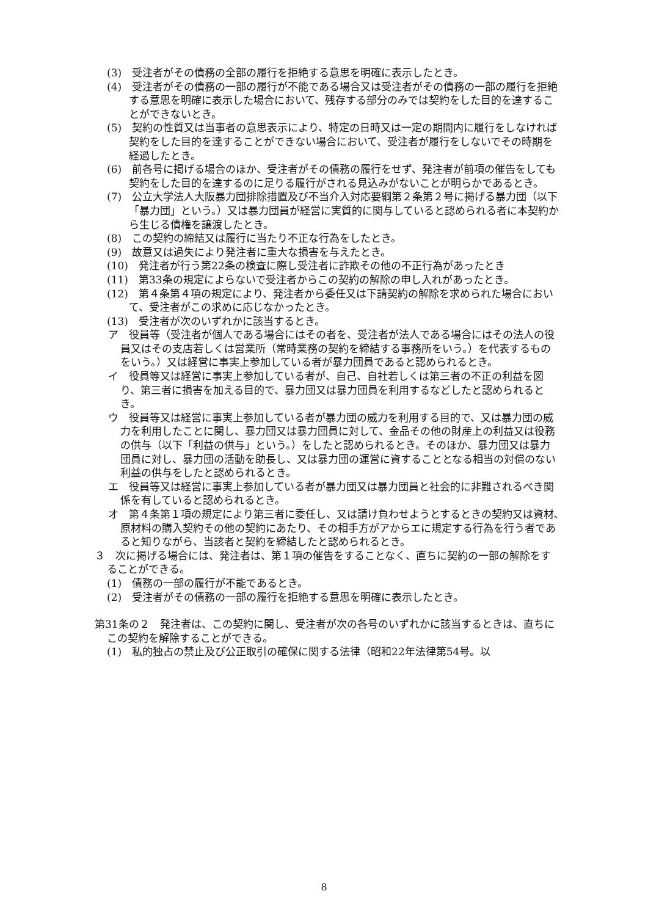(3)　受注者がその債務の全部の履行を拒絶する意思を明確に表示したとき。
(4)　受注者がその債務の一部の履行が不能である場合又は受注者がその債務の一部の履行を拒絶する意思を明確に表示した場合において、残存する部分のみでは契約をした目的を達することができないとき。
(5)　契約の性質又は当事者の意思表示により、特定の日時又は一定の期間内に履行をしなければ契約をした目的を達することができない場合において、受注者が履行をしないでその時期を経過したとき。
(6)　前各号に掲げる場合のほか、受注者がその債務の履行をせず、発注者が前項の催告をしても契約をした目的を達するのに足りる履行がされる見込みがないことが明らかであるとき。
(7)　公立大学法人大阪暴力団排除措置及び不当介入対応要綱第２条第２号に掲げる暴力団（以下「暴力団」という。）又は暴力団員が経営に実質的に関与していると認められる者に本契約から生じる債権を譲渡したとき。
(8)　この契約の締結又は履行に当たり不正な行為をしたとき。
(9)　故意又は過失により発注者に重大な損害を与えたとき。
(10)　発注者が行う第22条の検査に際し受注者に詐欺その他の不正行為があったとき
(11)　第33条の規定によらないで受注者からこの契約の解除の申し入れがあったとき。
(12)　第４条第４項の規定により、発注者から委任又は下請契約の解除を求められた場合において、受注者がこの求めに応じなかったとき。
(13)　受注者が次のいずれかに該当するとき。
ア　役員等（受注者が個人である場合にはその者を、受注者が法人である場合にはその法人の役員又はその支店若しくは営業所（常時業務の契約を締結する事務所をいう。）を代表するものをいう。）又は経営に事実上参加している者が暴力団員であると認められるとき。
イ　役員等又は経営に事実上参加している者が、自己、自社若しくは第三者の不正の利益を図り、第三者に損害を加える目的で、暴力団又は暴力団員を利用するなどしたと認められるとき。
ウ　役員等又は経営に事実上参加している者が暴力団の威力を利用する目的で、又は暴力団の威力を利用したことに関し、暴力団又は暴力団員に対して、金品その他の財産上の利益又は役務の供与（以下「利益の供与」という。）をしたと認められるとき。そのほか、暴力団又は暴力団員に対し、暴力団の活動を助長し、又は暴力団の運営に資することとなる相当の対償のない利益の供与をしたと認められるとき。
エ　役員等又は経営に事実上参加している者が暴力団又は暴力団員と社会的に非難されるべき関係を有していると認められるとき。
オ　第４条第１項の規定により第三者に委任し、又は請け負わせようとするときの契約又は資材､原材料の購入契約その他の契約にあたり、その相手方がアからエに規定する行為を行う者であると知りながら、当該者と契約を締結したと認められるとき。
３　次に掲げる場合には、発注者は、第１項の催告をすることなく、直ちに契約の一部の解除をすることができる。
(1)　債務の一部の履行が不能であるとき。
(2)　受注者がその債務の一部の履行を拒絶する意思を明確に表示したとき。
第31条の２　発注者は、この契約に関し、受注者が次の各号のいずれかに該当するときは、直ちにこの契約を解除することができる。
(1)　私的独占の禁止及び公正取引の確保に関する法律（昭和22年法律第54号。以
8